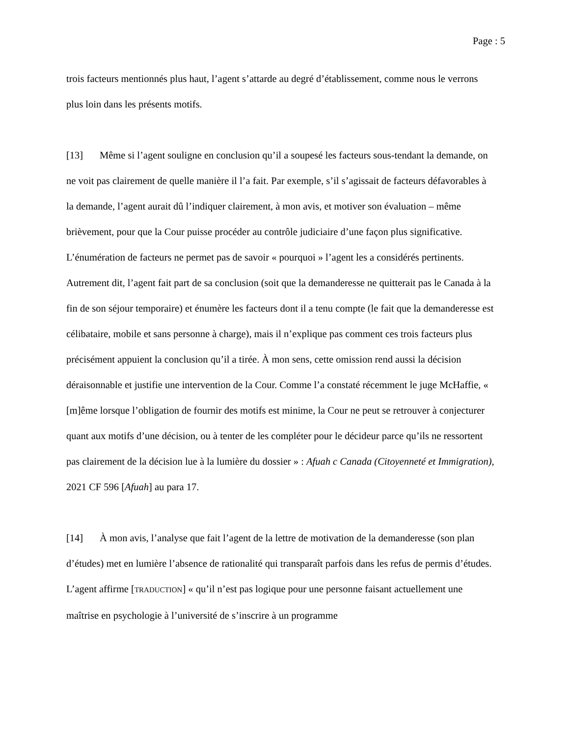Page : 5
trois facteurs mentionnés plus haut, l’agent s’attarde au degré d’établissement, comme nous le verrons plus loin dans les présents motifs.
[13] Même si l’agent souligne en conclusion qu’il a soupesé les facteurs sous-tendant la demande, on ne voit pas clairement de quelle manière il l’a fait. Par exemple, s’il s’agissait de facteurs défavorables à la demande, l’agent aurait dû l’indiquer clairement, à mon avis, et motiver son évaluation – même brièvement, pour que la Cour puisse procéder au contrôle judiciaire d’une façon plus significative. L’énumération de facteurs ne permet pas de savoir « pourquoi » l’agent les a considérés pertinents. Autrement dit, l’agent fait part de sa conclusion (soit que la demanderesse ne quitterait pas le Canada à la fin de son séjour temporaire) et énumère les facteurs dont il a tenu compte (le fait que la demanderesse est célibataire, mobile et sans personne à charge), mais il n’explique pas comment ces trois facteurs plus précisément appuient la conclusion qu’il a tirée. À mon sens, cette omission rend aussi la décision déraisonnable et justifie une intervention de la Cour. Comme l’a constaté récemment le juge McHaffie, « [m]ême lorsque l’obligation de fournir des motifs est minime, la Cour ne peut se retrouver à conjecturer quant aux motifs d’une décision, ou à tenter de les compléter pour le décideur parce qu’ils ne ressortent pas clairement de la décision lue à la lumière du dossier » : Afuah c Canada (Citoyenneté et Immigration), 2021 CF 596 [Afuah] au para 17.
[14] À mon avis, l’analyse que fait l’agent de la lettre de motivation de la demanderesse (son plan d’études) met en lumière l’absence de rationalité qui transparaît parfois dans les refus de permis d’études. L’agent affirme [TRADUCTION] « qu’il n’est pas logique pour une personne faisant actuellement une maîtrise en psychologie à l’université de s’inscrire à un programme